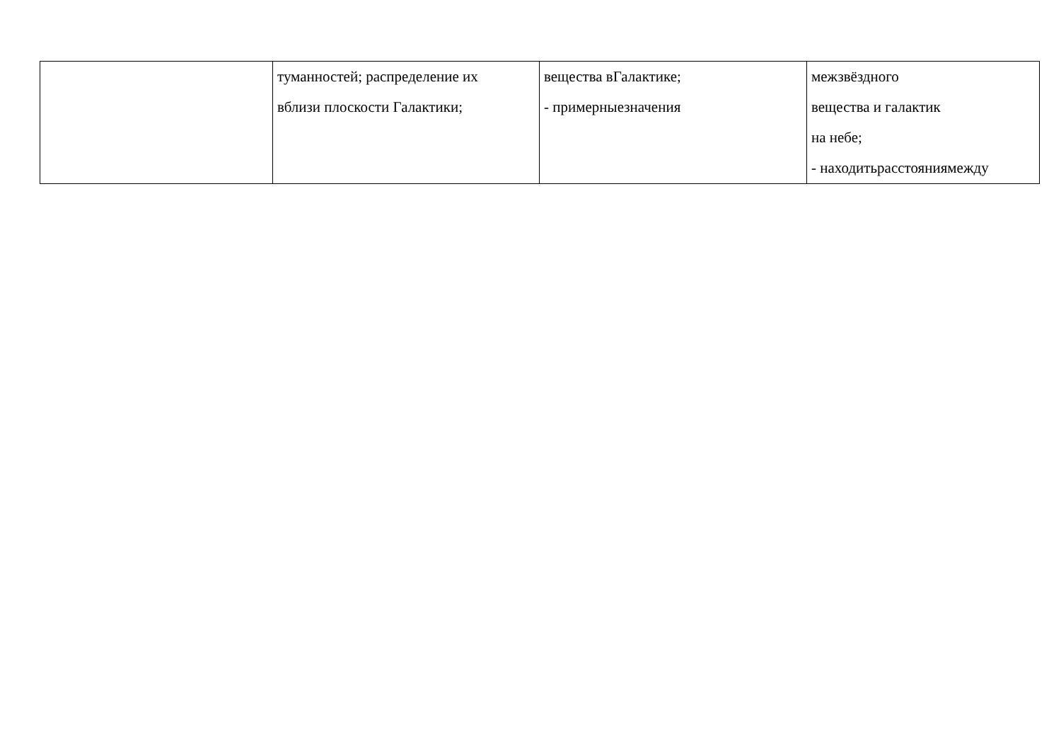| | туманностей; распределение их вблизи плоскости Галактики; | вещества вГалактике; - примерныезначения | межзвёздного вещества и галактик на небе; - находитьрасстояниямежду |